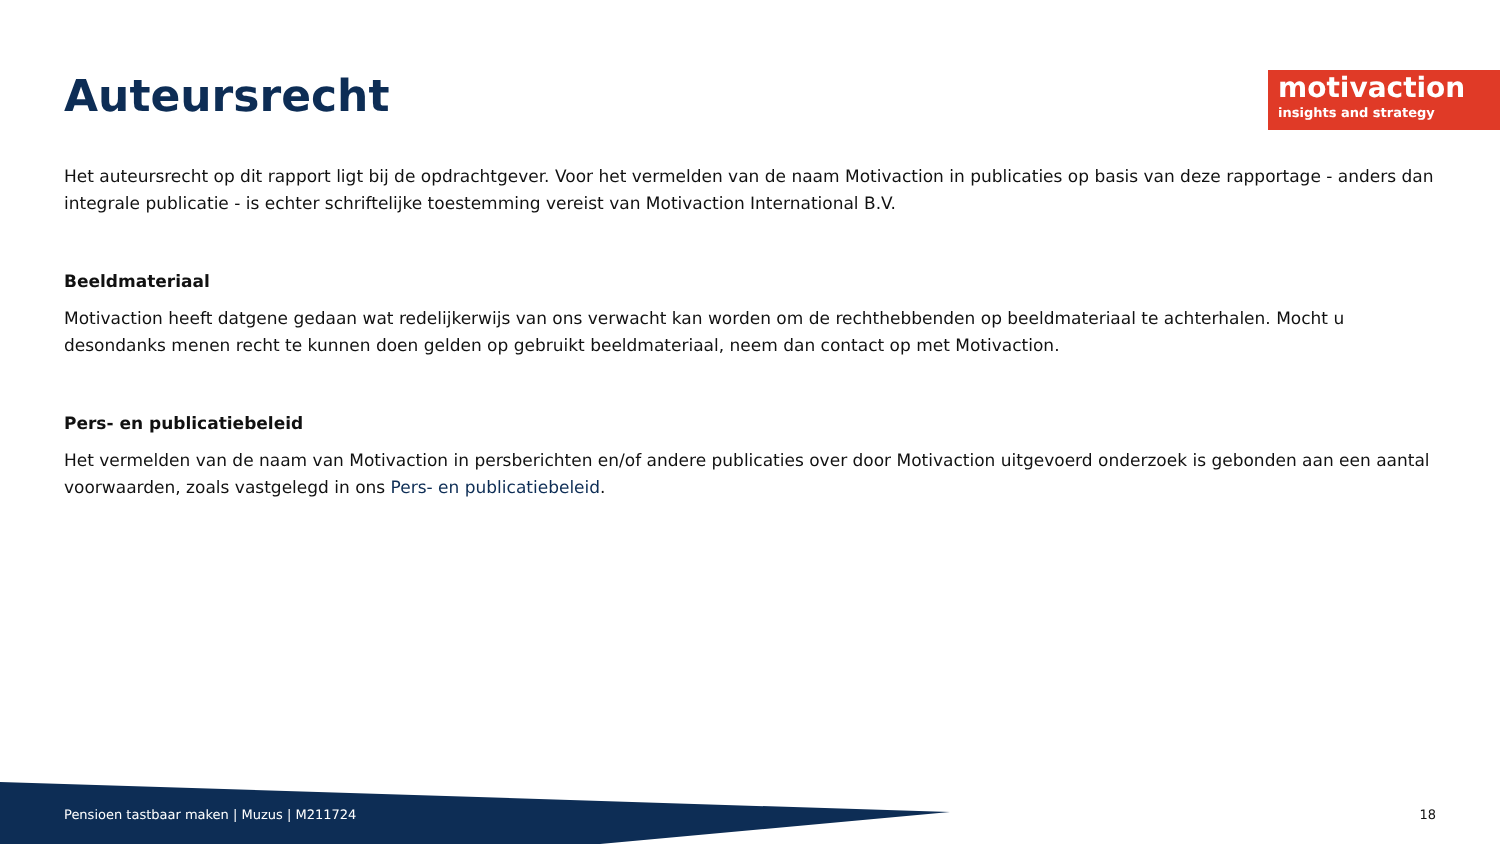motivaction
insights and strategy
Auteursrecht
Het auteursrecht op dit rapport ligt bij de opdrachtgever. Voor het vermelden van de naam Motivaction in publicaties op basis van deze rapportage - anders dan integrale publicatie - is echter schriftelijke toestemming vereist van Motivaction International B.V.
Beeldmateriaal
Motivaction heeft datgene gedaan wat redelijkerwijs van ons verwacht kan worden om de rechthebbenden op beeldmateriaal te achterhalen. Mocht u desondanks menen recht te kunnen doen gelden op gebruikt beeldmateriaal, neem dan contact op met Motivaction.
Pers- en publicatiebeleid
Het vermelden van de naam van Motivaction in persberichten en/of andere publicaties over door Motivaction uitgevoerd onderzoek is gebonden aan een aantal voorwaarden, zoals vastgelegd in ons Pers- en publicatiebeleid.
Pensioen tastbaar maken | Muzus | M211724 18